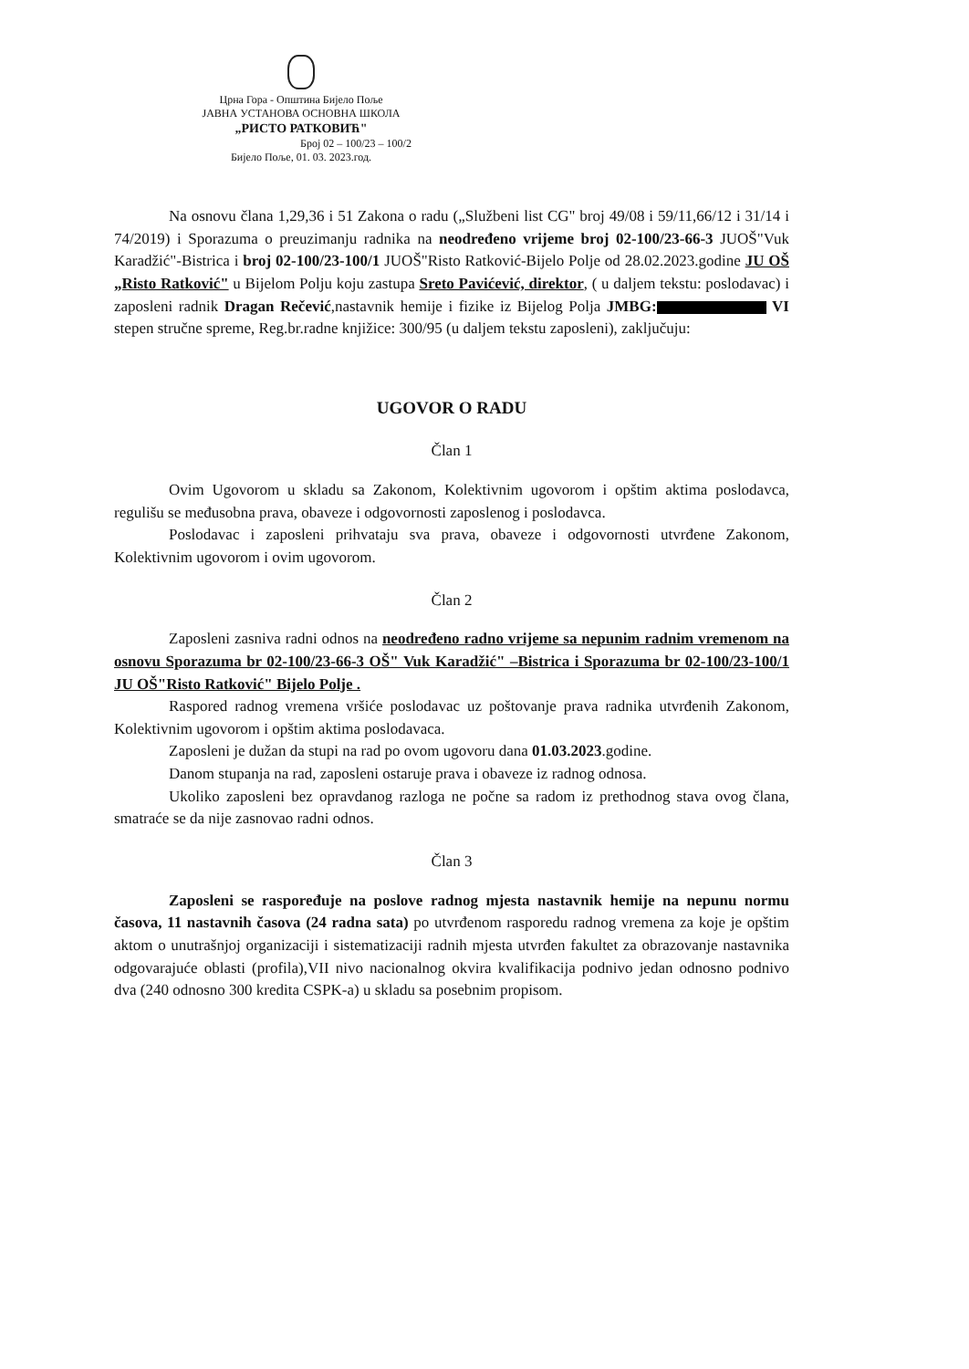Црна Гора - Општина Бијело Поље
ЈАВНА УСТАНОВА ОСНОВНА ШКОЛА
„РИСТО РАТКОВИЋ"
Број 02 – 100/23 – 100/2
Бијело Поље, 01. 03. 2023.год.
Na osnovu člana 1,29,36 i 51 Zakona o radu („Službeni list CG" broj 49/08 i 59/11,66/12 i 31/14 i 74/2019) i Sporazuma o preuzimanju radnika na neodređeno vrijeme broj 02-100/23-66-3 JUOŠ"Vuk Karadžić"-Bistrica i broj 02-100/23-100/1 JUOŠ"Risto Ratković-Bijelo Polje od 28.02.2023.godine JU OŠ „Risto Ratković" u Bijelom Polju koju zastupa Sreto Pavićević, direktor, ( u daljem tekstu: poslodavac) i zaposleni radnik Dragan Rečević,nastavnik hemije i fizike iz Bijelog Polja JMBG: VI stepen stručne spreme, Reg.br.radne knjižice: 300/95 (u daljem tekstu zaposleni), zaključuju:
UGOVOR O RADU
Član 1
Ovim Ugovorom u skladu sa Zakonom, Kolektivnim ugovorom i opštim aktima poslodavca, regulišu se međusobna prava, obaveze i odgovornosti zaposlenog i poslodavca.
Poslodavac i zaposleni prihvataju sva prava, obaveze i odgovornosti utvrđene Zakonom, Kolektivnim ugovorom i ovim ugovorom.
Član 2
Zaposleni zasniva radni odnos na neodređeno radno vrijeme sa nepunim radnim vremenom na osnovu Sporazuma br 02-100/23-66-3 OŠ" Vuk Karadžić" –Bistrica i Sporazuma br 02-100/23-100/1 JU OŠ"Risto Ratković" Bijelo Polje .
Raspored radnog vremena vršiće poslodavac uz poštovanje prava radnika utvrđenih Zakonom, Kolektivnim ugovorom i opštim aktima poslodavaca.
Zaposleni je dužan da stupi na rad po ovom ugovoru dana 01.03.2023.godine.
Danom stupanja na rad, zaposleni ostaruje prava i obaveze iz radnog odnosa.
Ukoliko zaposleni bez opravdanog razloga ne počne sa radom iz prethodnog stava ovog člana, smatraće se da nije zasnovao radni odnos.
Član 3
Zaposleni se raspoređuje na poslove radnog mjesta nastavnik hemije na nepunu normu časova, 11 nastavnih časova (24 radna sata) po utvrđenom rasporedu radnog vremena za koje je opštim aktom o unutrašnjoj organizaciji i sistematizaciji radnih mjesta utvrđen fakultet za obrazovanje nastavnika odgovarajuće oblasti (profila),VII nivo nacionalnog okvira kvalifikacija podnivo jedan odnosno podnivo dva (240 odnosno 300 kredita CSPK-a) u skladu sa posebnim propisom.